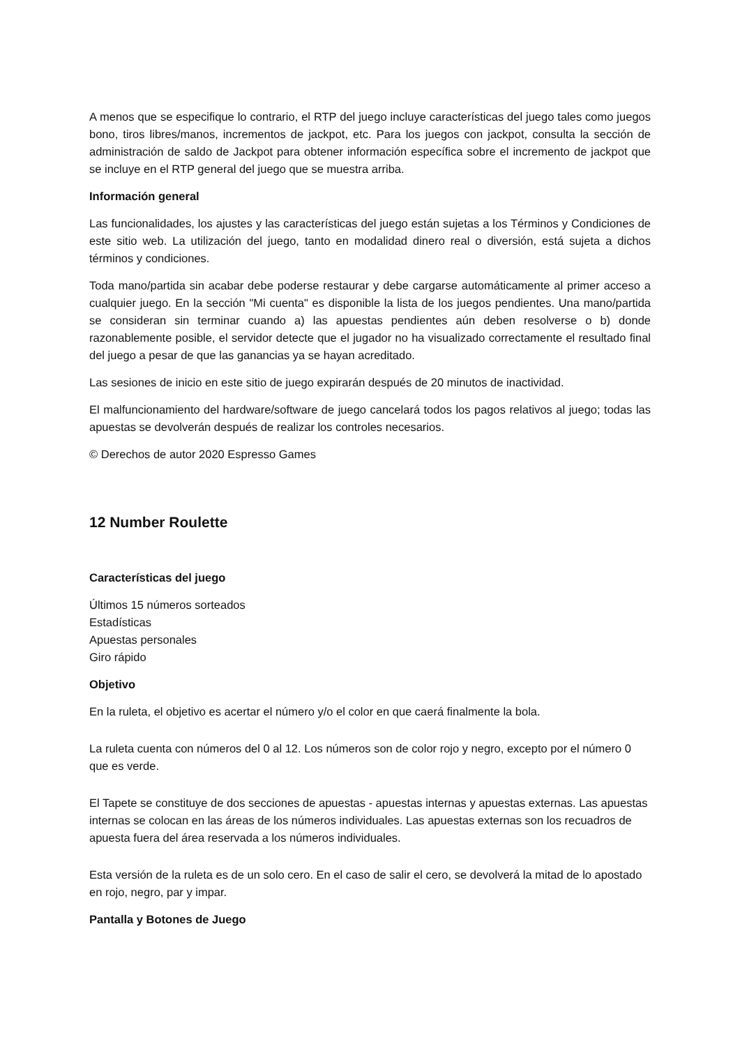A menos que se especifique lo contrario, el RTP del juego incluye características del juego tales como juegos bono, tiros libres/manos, incrementos de jackpot, etc. Para los juegos con jackpot, consulta la sección de administración de saldo de Jackpot para obtener información específica sobre el incremento de jackpot que se incluye en el RTP general del juego que se muestra arriba.
Información general
Las funcionalidades, los ajustes y las características del juego están sujetas a los Términos y Condiciones de este sitio web. La utilización del juego, tanto en modalidad dinero real o diversión, está sujeta a dichos términos y condiciones.
Toda mano/partida sin acabar debe poderse restaurar y debe cargarse automáticamente al primer acceso a cualquier juego. En la sección "Mi cuenta" es disponible la lista de los juegos pendientes. Una mano/partida se consideran sin terminar cuando a) las apuestas pendientes aún deben resolverse o b) donde razonablemente posible, el servidor detecte que el jugador no ha visualizado correctamente el resultado final del juego a pesar de que las ganancias ya se hayan acreditado.
Las sesiones de inicio en este sitio de juego expirarán después de 20 minutos de inactividad.
El malfuncionamiento del hardware/software de juego cancelará todos los pagos relativos al juego; todas las apuestas se devolverán después de realizar los controles necesarios.
© Derechos de autor 2020 Espresso Games
12 Number Roulette
Características del juego
Últimos 15 números sorteados
Estadísticas
Apuestas personales
Giro rápido
Objetivo
En la ruleta, el objetivo es acertar el número y/o el color en que caerá finalmente la bola.
La ruleta cuenta con números del 0 al 12. Los números son de color rojo y negro, excepto por el número 0 que es verde.
El Tapete se constituye de dos secciones de apuestas - apuestas internas y apuestas externas. Las apuestas internas se colocan en las áreas de los números individuales. Las apuestas externas son los recuadros de apuesta fuera del área reservada a los números individuales.
Esta versión de la ruleta es de un solo cero. En el caso de salir el cero, se devolverá la mitad de lo apostado en rojo, negro, par y impar.
Pantalla y Botones de Juego